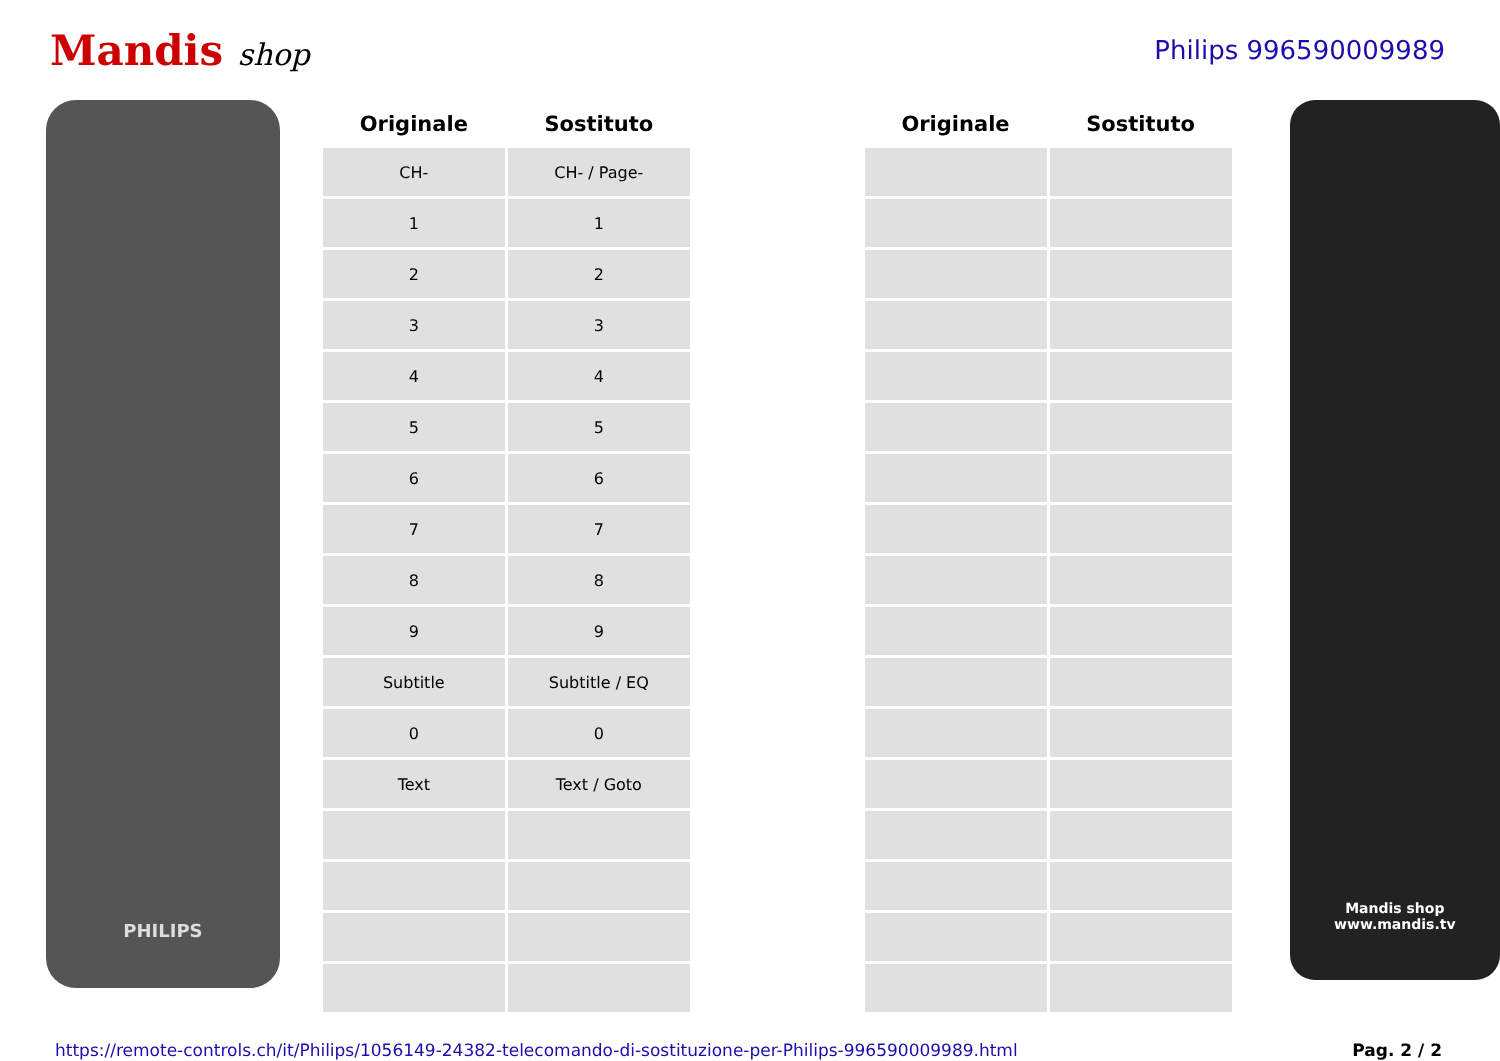Mandis shop
Philips 996590009989
PHILIPS
| Originale | Sostituto | | Originale | Sostituto |
| --- | --- | --- | --- | --- |
| CH- | CH- / Page- | | | |
| 1 | 1 | | | |
| 2 | 2 | | | |
| 3 | 3 | | | |
| 4 | 4 | | | |
| 5 | 5 | | | |
| 6 | 6 | | | |
| 7 | 7 | | | |
| 8 | 8 | | | |
| 9 | 9 | | | |
| Subtitle | Subtitle / EQ | | | |
| 0 | 0 | | | |
| Text | Text / Goto | | | |
Mandis shop
www.mandis.tv
https://remote-controls.ch/it/Philips/1056149-24382-telecomando-di-sostituzione-per-Philips-996590009989.html Pag. 2 / 2